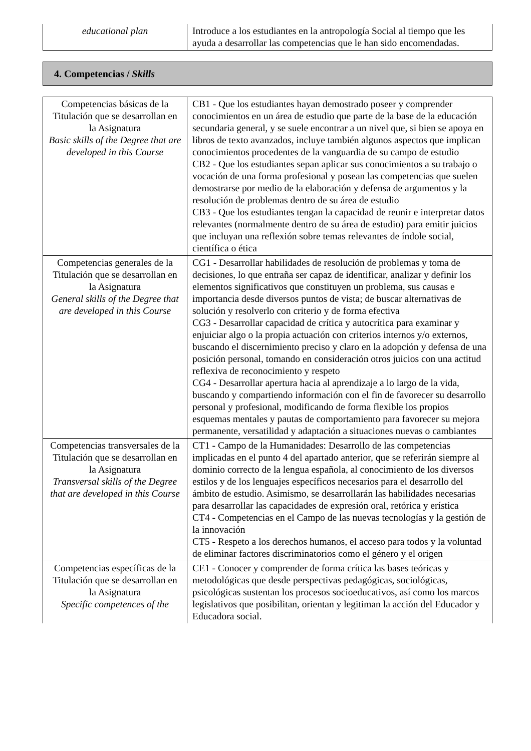| educational plan | Introduce a los estudiantes en la antropología Social al tiempo que les ayuda a desarrollar las competencias que le han sido encomendadas. |
4. Competencias / Skills
| Competencias básicas de la Titulación que se desarrollan en la Asignatura Basic skills of the Degree that are developed in this Course | CB1 - Que los estudiantes hayan demostrado poseer y comprender conocimientos en un área de estudio que parte de la base de la educación secundaria general, y se suele encontrar a un nivel que, si bien se apoya en libros de texto avanzados, incluye también algunos aspectos que implican conocimientos procedentes de la vanguardia de su campo de estudio CB2 - Que los estudiantes sepan aplicar sus conocimientos a su trabajo o vocación de una forma profesional y posean las competencias que suelen demostrarse por medio de la elaboración y defensa de argumentos y la resolución de problemas dentro de su área de estudio CB3 - Que los estudiantes tengan la capacidad de reunir e interpretar datos relevantes (normalmente dentro de su área de estudio) para emitir juicios que incluyan una reflexión sobre temas relevantes de índole social, científica o ética |
| Competencias generales de la Titulación que se desarrollan en la Asignatura General skills of the Degree that are developed in this Course | CG1 - Desarrollar habilidades de resolución de problemas y toma de decisiones, lo que entraña ser capaz de identificar, analizar y definir los elementos significativos que constituyen un problema, sus causas e importancia desde diversos puntos de vista; de buscar alternativas de solución y resolverlo con criterio y de forma efectiva CG3 - Desarrollar capacidad de crítica y autocrítica para examinar y enjuiciar algo o la propia actuación con criterios internos y/o externos, buscando el discernimiento preciso y claro en la adopción y defensa de una posición personal, tomando en consideración otros juicios con una actitud reflexiva de reconocimiento y respeto CG4 - Desarrollar apertura hacia al aprendizaje a lo largo de la vida, buscando y compartiendo información con el fin de favorecer su desarrollo personal y profesional, modificando de forma flexible los propios esquemas mentales y pautas de comportamiento para favorecer su mejora permanente, versatilidad y adaptación a situaciones nuevas o cambiantes |
| Competencias transversales de la Titulación que se desarrollan en la Asignatura Transversal skills of the Degree that are developed in this Course | CT1 - Campo de la Humanidades: Desarrollo de las competencias implicadas en el punto 4 del apartado anterior, que se referirán siempre al dominio correcto de la lengua española, al conocimiento de los diversos estilos y de los lenguajes específicos necesarios para el desarrollo del ámbito de estudio. Asimismo, se desarrollarán las habilidades necesarias para desarrollar las capacidades de expresión oral, retórica y erística CT4 - Competencias en el Campo de las nuevas tecnologías y la gestión de la innovación CT5 - Respeto a los derechos humanos, el acceso para todos y la voluntad de eliminar factores discriminatorios como el género y el origen |
| Competencias específicas de la Titulación que se desarrollan en la Asignatura Specific competences of the | CE1 - Conocer y comprender de forma crítica las bases teóricas y metodológicas que desde perspectivas pedagógicas, sociológicas, psicológicas sustentan los procesos socioeducativos, así como los marcos legislativos que posibilitan, orientan y legitiman la acción del Educador y Educadora social. |